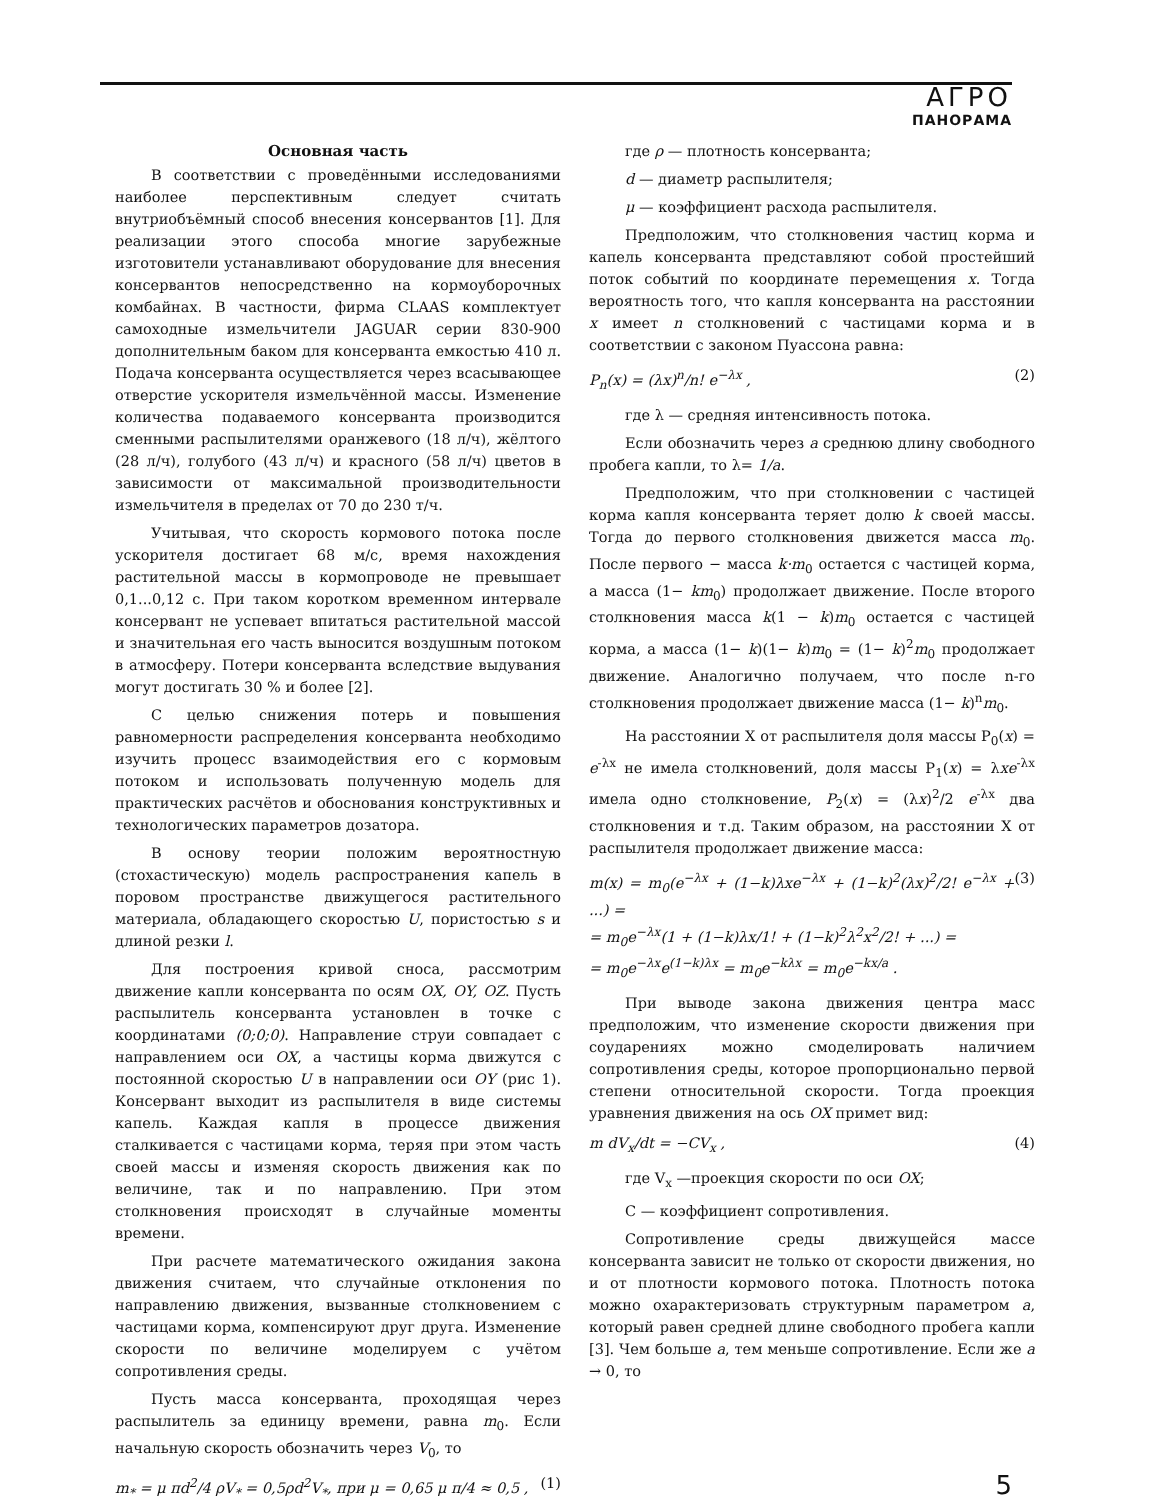АГРО
ПАНОРАМА
Основная часть
В соответствии с проведёнными исследованиями наиболее перспективным следует считать внутриобъёмный способ внесения консервантов [1]. Для реализации этого способа многие зарубежные изготовители устанавливают оборудование для внесения консервантов непосредственно на кормоуборочных комбайнах. В частности, фирма CLAAS комплектует самоходные измельчители JAGUAR серии 830-900 дополнительным баком для консерванта емкостью 410 л. Подача консерванта осуществляется через всасывающее отверстие ускорителя измельчённой массы. Изменение количества подаваемого консерванта производится сменными распылителями оранжевого (18 л/ч), жёлтого (28 л/ч), голубого (43 л/ч) и красного (58 л/ч) цветов в зависимости от максимальной производительности измельчителя в пределах от 70 до 230 т/ч.
Учитывая, что скорость кормового потока после ускорителя достигает 68 м/с, время нахождения растительной массы в кормопроводе не превышает 0,1...0,12 с. При таком коротком временном интервале консервант не успевает впитаться растительной массой и значительная его часть выносится воздушным потоком в атмосферу. Потери консерванта вследствие выдувания могут достигать 30 % и более [2].
С целью снижения потерь и повышения равномерности распределения консерванта необходимо изучить процесс взаимодействия его с кормовым потоком и использовать полученную модель для практических расчётов и обоснования конструктивных и технологических параметров дозатора.
В основу теории положим вероятностную (стохастическую) модель распространения капель в поровом пространстве движущегося растительного материала, обладающего скоростью U, пористостью s и длиной резки l.
Для построения кривой сноса, рассмотрим движение капли консерванта по осям OX, OY, OZ. Пусть распылитель консерванта установлен в точке с координатами (0;0;0). Направление струи совпадает с направлением оси OX, а частицы корма движутся с постоянной скоростью U в направлении оси OY (рис 1). Консервант выходит из распылителя в виде системы капель. Каждая капля в процессе движения сталкивается с частицами корма, теряя при этом часть своей массы и изменяя скорость движения как по величине, так и по направлению. При этом столкновения происходят в случайные моменты времени.
При расчете математического ожидания закона движения считаем, что случайные отклонения по направлению движения, вызванные столкновением с частицами корма, компенсируют друг друга. Изменение скорости по величине моделируем с учётом сопротивления среды.
Пусть масса консерванта, проходящая через распылитель за единицу времени, равна m<sub>0</sub>. Если начальную скорость обозначить через V<sub>0</sub>, то
m<sub>*</sub> = μ πd<sup>2</sup>/4 ρV<sub>*</sub> = 0,5ρd<sup>2</sup>V<sub>*</sub>, при μ = 0,65 μ π/4 ≈ 0,5 , (1)
где ρ — плотность консерванта;
d — диаметр распылителя;
μ — коэффициент расхода распылителя.
Предположим, что столкновения частиц корма и капель консерванта представляют собой простейший поток событий по координате перемещения x. Тогда вероятность того, что капля консерванта на расстоянии x имеет n столкновений с частицами корма и в соответствии с законом Пуассона равна:
P<sub>n</sub>(x) = (λx)<sup>n</sup>/n! e<sup>−λx</sup> , (2)
где λ — средняя интенсивность потока.
Если обозначить через a среднюю длину свободного пробега капли, то λ= 1/a.
Предположим, что при столкновении с частицей корма капля консерванта теряет долю k своей массы. Тогда до первого столкновения движется масса m<sub>0</sub>. После первого − масса k·m<sub>0</sub> остается с частицей корма, а масса (1− km<sub>0</sub>) продолжает движение. После второго столкновения масса k(1 − k)m<sub>0</sub> остается с частицей корма, а масса (1− k)(1− k)m<sub>0</sub> = (1− k)<sup>2</sup>m<sub>0</sub> продолжает движение. Аналогично получаем, что после n-го столкновения продолжает движение масса (1− k)<sup>n</sup>m<sub>0</sub>.
На расстоянии X от распылителя доля массы P<sub>0</sub>(x) = e<sup>-λx</sup> не имела столкновений, доля массы P<sub>1</sub>(x) = λxe<sup>-λx</sup> имела одно столкновение, P<sub>2</sub>(x) = (λx)<sup>2</sup>/2 e<sup>-λx</sup> два столкновения и т.д. Таким образом, на расстоянии X от распылителя продолжает движение масса:
m(x) = m<sub>0</sub>(e<sup>−λx</sup> + (1−k)λxe<sup>−λx</sup> + (1−k)<sup>2</sup>(λx)<sup>2</sup>/2! e<sup>−λx</sup> + ...) =
= m<sub>0</sub>e<sup>−λx</sup>(1 + (1−k)λx/1! + (1−k)<sup>2</sup>λ<sup>2</sup>x<sup>2</sup>/2! + ...) =
= m<sub>0</sub>e<sup>−λx</sup>e<sup>(1−k)λx</sup> = m<sub>0</sub>e<sup>−kλx</sup> = m<sub>0</sub>e<sup>−kx/a</sup> . (3)
При выводе закона движения центра масс предположим, что изменение скорости движения при соударениях можно смоделировать наличием сопротивления среды, которое пропорционально первой степени относительной скорости. Тогда проекция уравнения движения на ось OX примет вид:
m dV<sub>x</sub>/dt = −CV<sub>x</sub> , (4)
где V<sub>x</sub> —проекция скорости по оси OX;
С — коэффициент сопротивления.
Сопротивление среды движущейся массе консерванта зависит не только от скорости движения, но и от плотности кормового потока. Плотность потока можно охарактеризовать структурным параметром a, который равен средней длине свободного пробега капли [3]. Чем больше a, тем меньше сопротивление. Если же a → 0, то
5